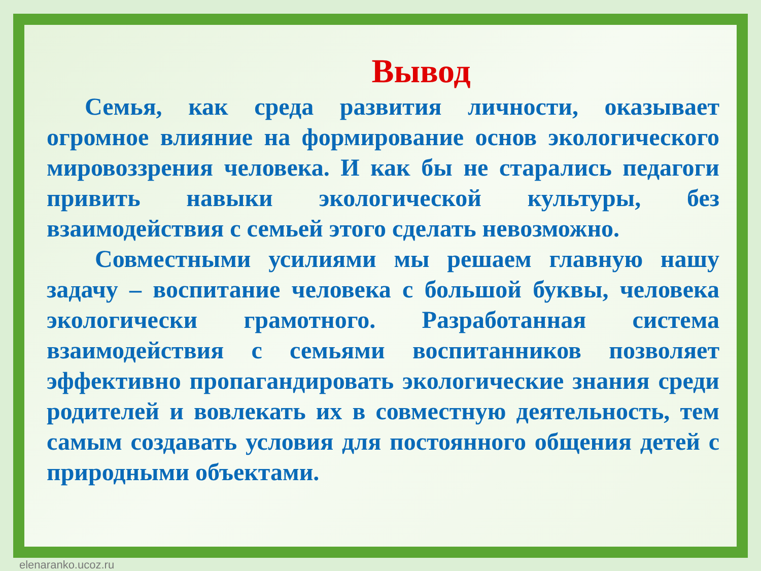Вывод
Семья, как среда развития личности, оказывает огромное влияние на формирование основ экологического мировоззрения человека. И как бы не старались педагоги привить навыки экологической культуры, без взаимодействия с семьей этого сделать невозможно.
Совместными усилиями мы решаем главную нашу задачу – воспитание человека с большой буквы, человека экологически грамотного. Разработанная система взаимодействия с семьями воспитанников позволяет эффективно пропагандировать экологические знания среди родителей и вовлекать их в совместную деятельность, тем самым создавать условия для постоянного общения детей с природными объектами.
elenaranko.ucoz.ru